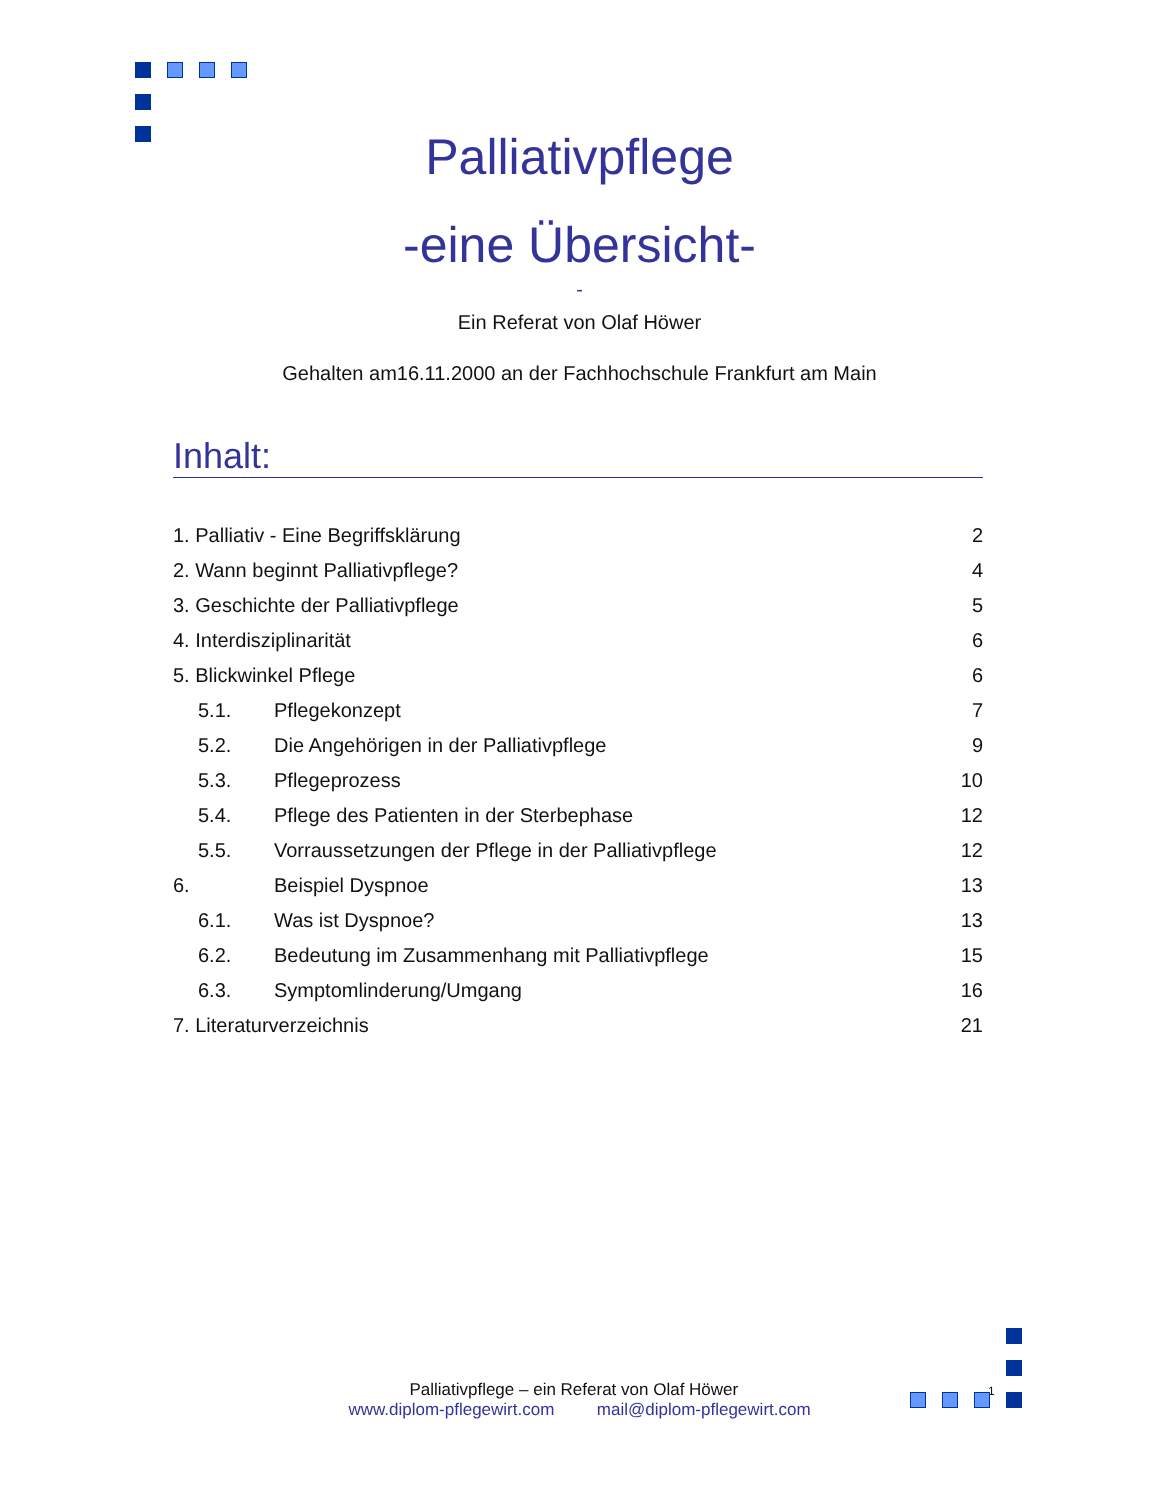Palliativpflege
-eine Übersicht-
-
Ein Referat von Olaf Höwer
Gehalten am16.11.2000 an der Fachhochschule Frankfurt am Main
Inhalt:
1. Palliativ - Eine Begriffsklärung 2
2. Wann beginnt Palliativpflege? 4
3. Geschichte der Palliativpflege 5
4. Interdisziplinarität 6
5. Blickwinkel Pflege 6
5.1. Pflegekonzept 7
5.2. Die Angehörigen in der Palliativpflege 9
5.3. Pflegeprozess 10
5.4. Pflege des Patienten in der Sterbephase 12
5.5. Vorraussetzungen der Pflege in der Palliativpflege 12
6. Beispiel Dyspnoe 13
6.1. Was ist Dyspnoe? 13
6.2. Bedeutung im Zusammenhang mit Palliativpflege 15
6.3. Symptomlinderung/Umgang 16
7. Literaturverzeichnis 21
Palliativpflege – ein Referat von Olaf Höwer 1
www.diplom-pflegewirt.com mail@diplom-pflegewirt.com